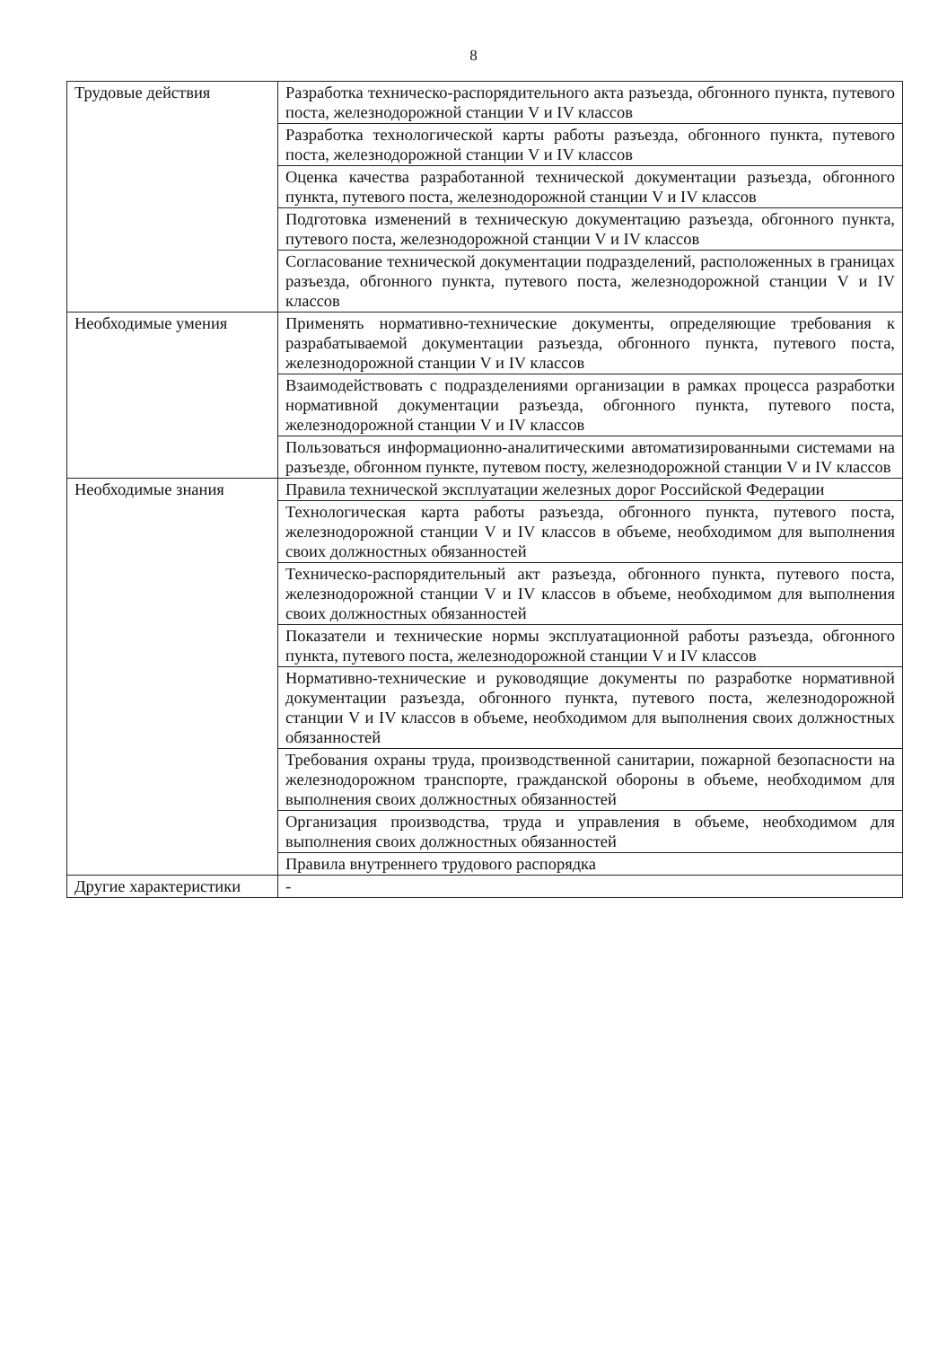8
| Трудовые действия | Разработка техническо-распорядительного акта разъезда, обгонного пункта, путевого поста, железнодорожной станции V и IV классов |
| | Разработка технологической карты работы разъезда, обгонного пункта, путевого поста, железнодорожной станции V и IV классов |
| | Оценка качества разработанной технической документации разъезда, обгонного пункта, путевого поста, железнодорожной станции V и IV классов |
| | Подготовка изменений в техническую документацию разъезда, обгонного пункта, путевого поста, железнодорожной станции V и IV классов |
| | Согласование технической документации подразделений, расположенных в границах разъезда, обгонного пункта, путевого поста, железнодорожной станции V и IV классов |
| Необходимые умения | Применять нормативно-технические документы, определяющие требования к разрабатываемой документации разъезда, обгонного пункта, путевого поста, железнодорожной станции V и IV классов |
| | Взаимодействовать с подразделениями организации в рамках процесса разработки нормативной документации разъезда, обгонного пункта, путевого поста, железнодорожной станции V и IV классов |
| | Пользоваться информационно-аналитическими автоматизированными системами на разъезде, обгонном пункте, путевом посту, железнодорожной станции V и IV классов |
| Необходимые знания | Правила технической эксплуатации железных дорог Российской Федерации |
| | Технологическая карта работы разъезда, обгонного пункта, путевого поста, железнодорожной станции V и IV классов в объеме, необходимом для выполнения своих должностных обязанностей |
| | Техническо-распорядительный акт разъезда, обгонного пункта, путевого поста, железнодорожной станции V и IV классов в объеме, необходимом для выполнения своих должностных обязанностей |
| | Показатели и технические нормы эксплуатационной работы разъезда, обгонного пункта, путевого поста, железнодорожной станции V и IV классов |
| | Нормативно-технические и руководящие документы по разработке нормативной документации разъезда, обгонного пункта, путевого поста, железнодорожной станции V и IV классов в объеме, необходимом для выполнения своих должностных обязанностей |
| | Требования охраны труда, производственной санитарии, пожарной безопасности на железнодорожном транспорте, гражданской обороны в объеме, необходимом для выполнения своих должностных обязанностей |
| | Организация производства, труда и управления в объеме, необходимом для выполнения своих должностных обязанностей |
| | Правила внутреннего трудового распорядка |
| Другие характеристики | - |